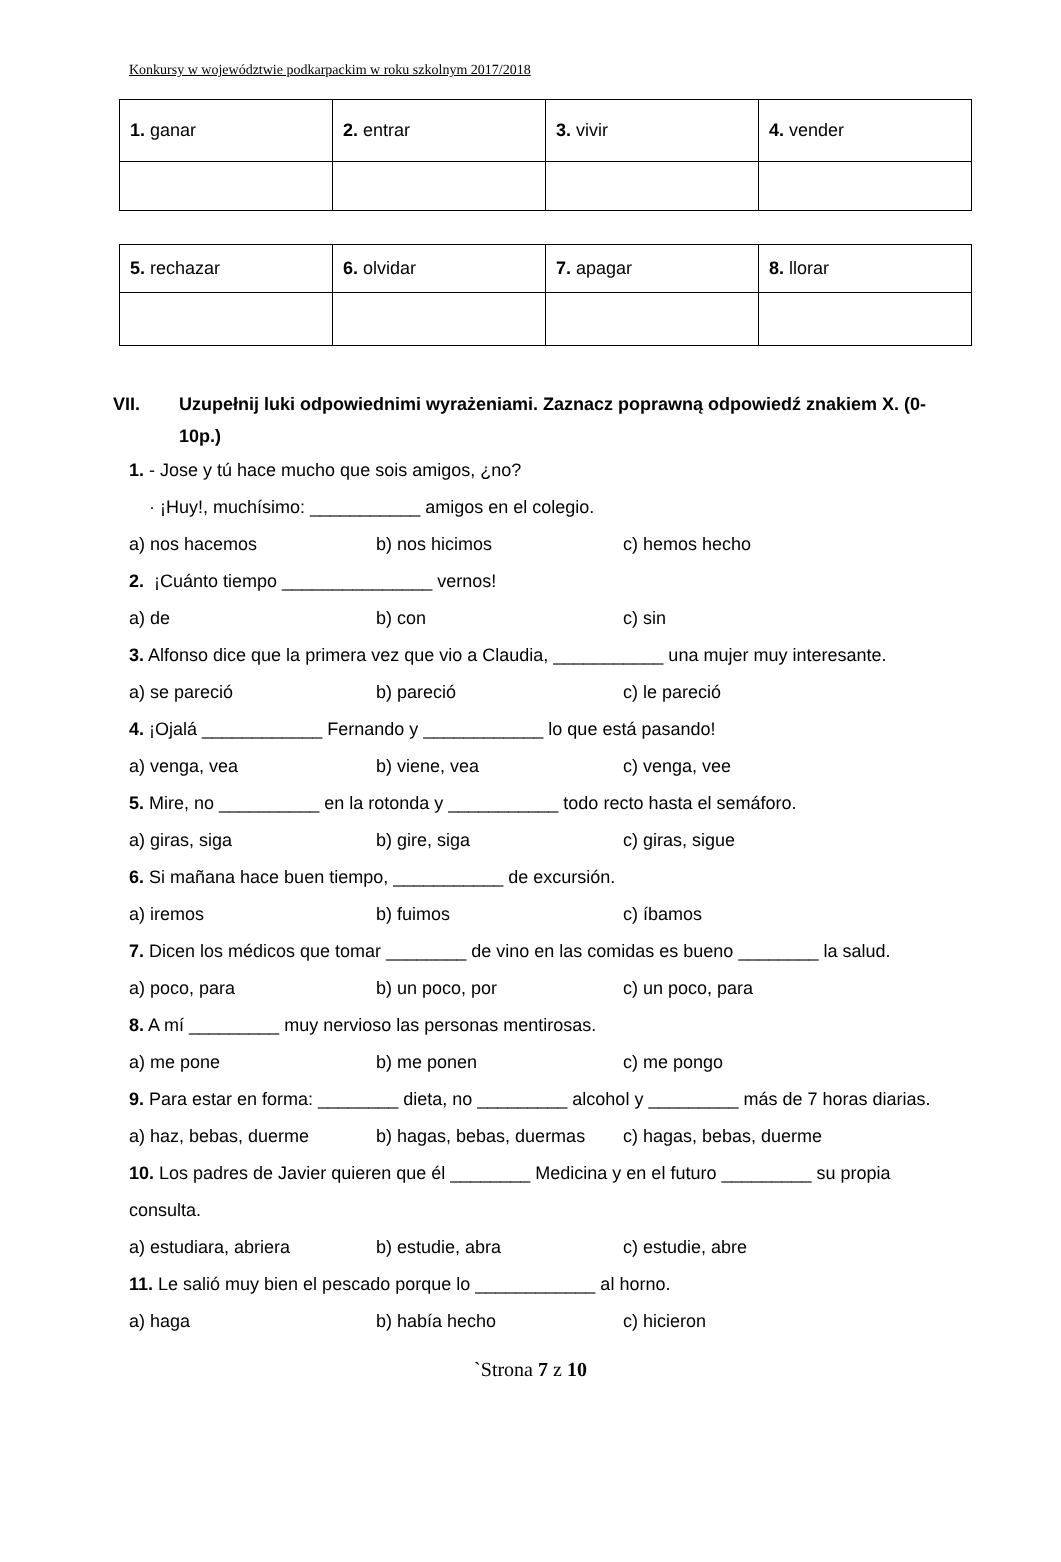Konkursy w województwie podkarpackim w roku szkolnym 2017/2018
| 1. ganar | 2. entrar | 3. vivir | 4. vender |
| 5. rechazar | 6. olvidar | 7. apagar | 8. llorar |
VII. Uzupełnij luki odpowiednimi wyrażeniami. Zaznacz poprawną odpowiedź znakiem X. (0-10p.)
1. - Jose y tú hace mucho que sois amigos, ¿no?
· ¡Huy!, muchísimo: ___________ amigos en el colegio.
a) nos hacemos b) nos hicimos c) hemos hecho
2. ¡Cuánto tiempo _______________ vernos!
a) de b) con c) sin
3. Alfonso dice que la primera vez que vio a Claudia, ___________ una mujer muy interesante.
a) se pareció b) pareció c) le pareció
4. ¡Ojalá ____________ Fernando y ____________ lo que está pasando!
a) venga, vea b) viene, vea c) venga, vee
5. Mire, no __________ en la rotonda y ___________ todo recto hasta el semáforo.
a) giras, siga b) gire, siga c) giras, sigue
6. Si mañana hace buen tiempo, ___________ de excursión.
a) iremos b) fuimos c) íbamos
7. Dicen los médicos que tomar ________ de vino en las comidas es bueno ________ la salud.
a) poco, para b) un poco, por c) un poco, para
8. A mí _________ muy nervioso las personas mentirosas.
a) me pone b) me ponen c) me pongo
9. Para estar en forma: ________ dieta, no _________ alcohol y _________ más de 7 horas diarias.
a) haz, bebas, duerme b) hagas, bebas, duermas c) hagas, bebas, duerme
10. Los padres de Javier quieren que él ________ Medicina y en el futuro _________ su propia
consulta.
a) estudiara, abriera b) estudie, abra c) estudie, abre
11. Le salió muy bien el pescado porque lo ____________ al horno.
a) haga b) había hecho c) hicieron
`Strona 7 z 10